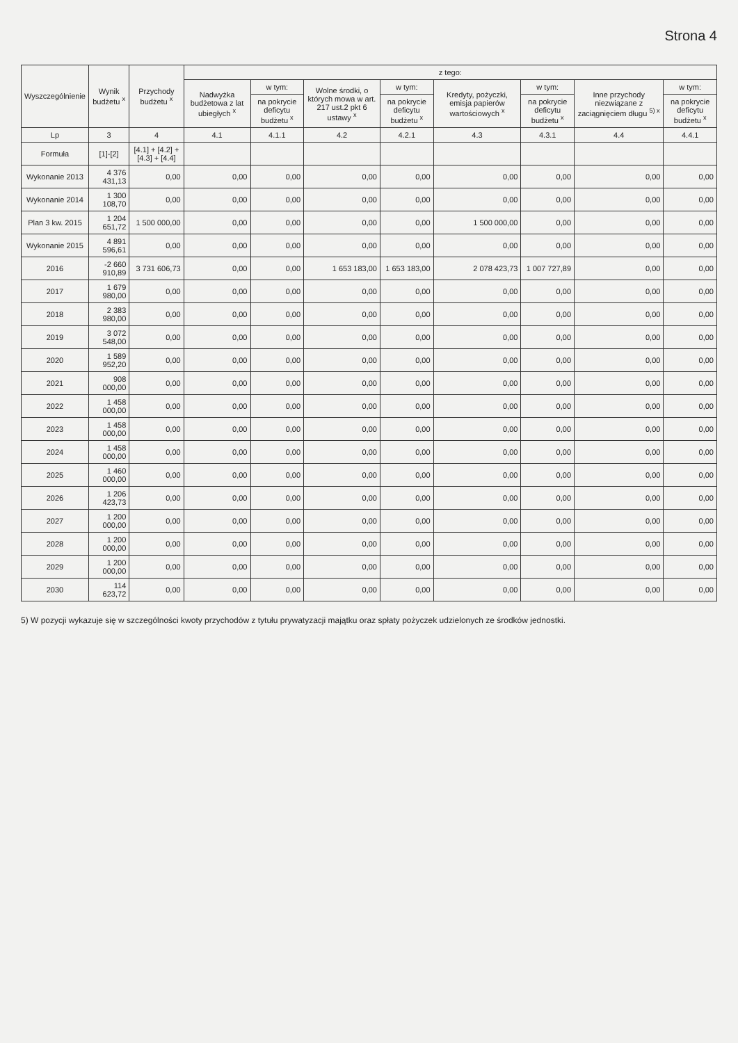Strona 4
| Wyszczególnienie | Wynik budżetu <sup>x</sup> | Przychody budżetu <sup>x</sup> | z tego: | | | | | | | |
| --- | --- | --- | --- | --- | --- | --- | --- | --- | --- | --- |
| | | | Nadwyżka budżetowa z lat ubiegłych <sup>x</sup> | w tym: | Wolne środki, o których mowa w art. 217 ust.2 pkt 6 ustawy <sup>x</sup> | w tym: | Kredyty, pożyczki, emisja papierów wartościowych <sup>x</sup> | w tym: | Inne przychody niezwiązane z zaciągnięciem długu <sup>5) x</sup> | w tym: |
| | | | | na pokrycie deficytu budżetu <sup>x</sup> | | na pokrycie deficytu budżetu <sup>x</sup> | | na pokrycie deficytu budżetu <sup>x</sup> | | na pokrycie deficytu budżetu <sup>x</sup> |
| Lp | 3 | 4 | 4.1 | 4.1.1 | 4.2 | 4.2.1 | 4.3 | 4.3.1 | 4.4 | 4.4.1 |
| Formuła | [1]-[2] | [4.1] + [4.2] + [4.3] + [4.4] | | | | | | | | |
| Wykonanie 2013 | 4 376 431,13 | 0,00 | 0,00 | 0,00 | 0,00 | 0,00 | 0,00 | 0,00 | 0,00 | 0,00 |
| Wykonanie 2014 | 1 300 108,70 | 0,00 | 0,00 | 0,00 | 0,00 | 0,00 | 0,00 | 0,00 | 0,00 | 0,00 |
| Plan 3 kw. 2015 | 1 204 651,72 | 1 500 000,00 | 0,00 | 0,00 | 0,00 | 0,00 | 1 500 000,00 | 0,00 | 0,00 | 0,00 |
| Wykonanie 2015 | 4 891 596,61 | 0,00 | 0,00 | 0,00 | 0,00 | 0,00 | 0,00 | 0,00 | 0,00 | 0,00 |
| 2016 | -2 660 910,89 | 3 731 606,73 | 0,00 | 0,00 | 1 653 183,00 | 1 653 183,00 | 2 078 423,73 | 1 007 727,89 | 0,00 | 0,00 |
| 2017 | 1 679 980,00 | 0,00 | 0,00 | 0,00 | 0,00 | 0,00 | 0,00 | 0,00 | 0,00 | 0,00 |
| 2018 | 2 383 980,00 | 0,00 | 0,00 | 0,00 | 0,00 | 0,00 | 0,00 | 0,00 | 0,00 | 0,00 |
| 2019 | 3 072 548,00 | 0,00 | 0,00 | 0,00 | 0,00 | 0,00 | 0,00 | 0,00 | 0,00 | 0,00 |
| 2020 | 1 589 952,20 | 0,00 | 0,00 | 0,00 | 0,00 | 0,00 | 0,00 | 0,00 | 0,00 | 0,00 |
| 2021 | 908 000,00 | 0,00 | 0,00 | 0,00 | 0,00 | 0,00 | 0,00 | 0,00 | 0,00 | 0,00 |
| 2022 | 1 458 000,00 | 0,00 | 0,00 | 0,00 | 0,00 | 0,00 | 0,00 | 0,00 | 0,00 | 0,00 |
| 2023 | 1 458 000,00 | 0,00 | 0,00 | 0,00 | 0,00 | 0,00 | 0,00 | 0,00 | 0,00 | 0,00 |
| 2024 | 1 458 000,00 | 0,00 | 0,00 | 0,00 | 0,00 | 0,00 | 0,00 | 0,00 | 0,00 | 0,00 |
| 2025 | 1 460 000,00 | 0,00 | 0,00 | 0,00 | 0,00 | 0,00 | 0,00 | 0,00 | 0,00 | 0,00 |
| 2026 | 1 206 423,73 | 0,00 | 0,00 | 0,00 | 0,00 | 0,00 | 0,00 | 0,00 | 0,00 | 0,00 |
| 2027 | 1 200 000,00 | 0,00 | 0,00 | 0,00 | 0,00 | 0,00 | 0,00 | 0,00 | 0,00 | 0,00 |
| 2028 | 1 200 000,00 | 0,00 | 0,00 | 0,00 | 0,00 | 0,00 | 0,00 | 0,00 | 0,00 | 0,00 |
| 2029 | 1 200 000,00 | 0,00 | 0,00 | 0,00 | 0,00 | 0,00 | 0,00 | 0,00 | 0,00 | 0,00 |
| 2030 | 114 623,72 | 0,00 | 0,00 | 0,00 | 0,00 | 0,00 | 0,00 | 0,00 | 0,00 | 0,00 |
5) W pozycji wykazuje się w szczególności kwoty przychodów z tytułu prywatyzacji majątku oraz spłaty pożyczek udzielonych ze środków jednostki.